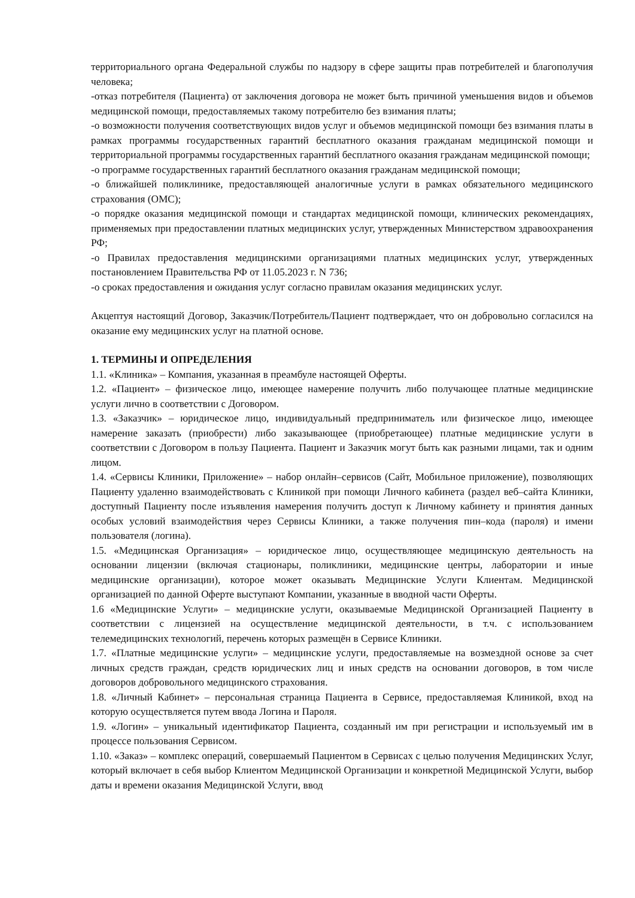территориального органа Федеральной службы по надзору в сфере защиты прав потребителей и благополучия человека;
-отказ потребителя (Пациента) от заключения договора не может быть причиной уменьшения видов и объемов медицинской помощи, предоставляемых такому потребителю без взимания платы;
-о возможности получения соответствующих видов услуг и объемов медицинской помощи без взимания платы в рамках программы государственных гарантий бесплатного оказания гражданам медицинской помощи и территориальной программы государственных гарантий бесплатного оказания гражданам медицинской помощи;
-о программе государственных гарантий бесплатного оказания гражданам медицинской помощи;
-о ближайшей поликлинике, предоставляющей аналогичные услуги в рамках обязательного медицинского страхования (ОМС);
-о порядке оказания медицинской помощи и стандартах медицинской помощи, клинических рекомендациях, применяемых при предоставлении платных медицинских услуг, утвержденных Министерством здравоохранения РФ;
-о Правилах предоставления медицинскими организациями платных медицинских услуг, утвержденных постановлением Правительства РФ от 11.05.2023 г. N 736;
-о сроках предоставления и ожидания услуг согласно правилам оказания медицинских услуг.
Акцептуя настоящий Договор, Заказчик/Потребитель/Пациент подтверждает, что он добровольно согласился на оказание ему медицинских услуг на платной основе.
1. ТЕРМИНЫ И ОПРЕДЕЛЕНИЯ
1.1. «Клиника» – Компания, указанная в преамбуле настоящей Оферты.
1.2. «Пациент» – физическое лицо, имеющее намерение получить либо получающее платные медицинские услуги лично в соответствии с Договором.
1.3. «Заказчик» – юридическое лицо, индивидуальный предприниматель или физическое лицо, имеющее намерение заказать (приобрести) либо заказывающее (приобретающее) платные медицинские услуги в соответствии с Договором в пользу Пациента. Пациент и Заказчик могут быть как разными лицами, так и одним лицом.
1.4. «Сервисы Клиники, Приложение» – набор онлайн–сервисов (Сайт, Мобильное приложение), позволяющих Пациенту удаленно взаимодействовать с Клиникой при помощи Личного кабинета (раздел веб–сайта Клиники, доступный Пациенту после изъявления намерения получить доступ к Личному кабинету и принятия данных особых условий взаимодействия через Сервисы Клиники, а также получения пин–кода (пароля) и имени пользователя (логина).
1.5. «Медицинская Организация» – юридическое лицо, осуществляющее медицинскую деятельность на основании лицензии (включая стационары, поликлиники, медицинские центры, лаборатории и иные медицинские организации), которое может оказывать Медицинские Услуги Клиентам. Медицинской организацией по данной Оферте выступают Компании, указанные в вводной части Оферты.
1.6 «Медицинские Услуги» – медицинские услуги, оказываемые Медицинской Организацией Пациенту в соответствии с лицензией на осуществление медицинской деятельности, в т.ч. с использованием телемедицинских технологий, перечень которых размещён в Сервисе Клиники.
1.7. «Платные медицинские услуги» – медицинские услуги, предоставляемые на возмездной основе за счет личных средств граждан, средств юридических лиц и иных средств на основании договоров, в том числе договоров добровольного медицинского страхования.
1.8. «Личный Кабинет» – персональная страница Пациента в Сервисе, предоставляемая Клиникой, вход на которую осуществляется путем ввода Логина и Пароля.
1.9. «Логин» – уникальный идентификатор Пациента, созданный им при регистрации и используемый им в процессе пользования Сервисом.
1.10. «Заказ» – комплекс операций, совершаемый Пациентом в Сервисах с целью получения Медицинских Услуг, который включает в себя выбор Клиентом Медицинской Организации и конкретной Медицинской Услуги, выбор даты и времени оказания Медицинской Услуги, ввод